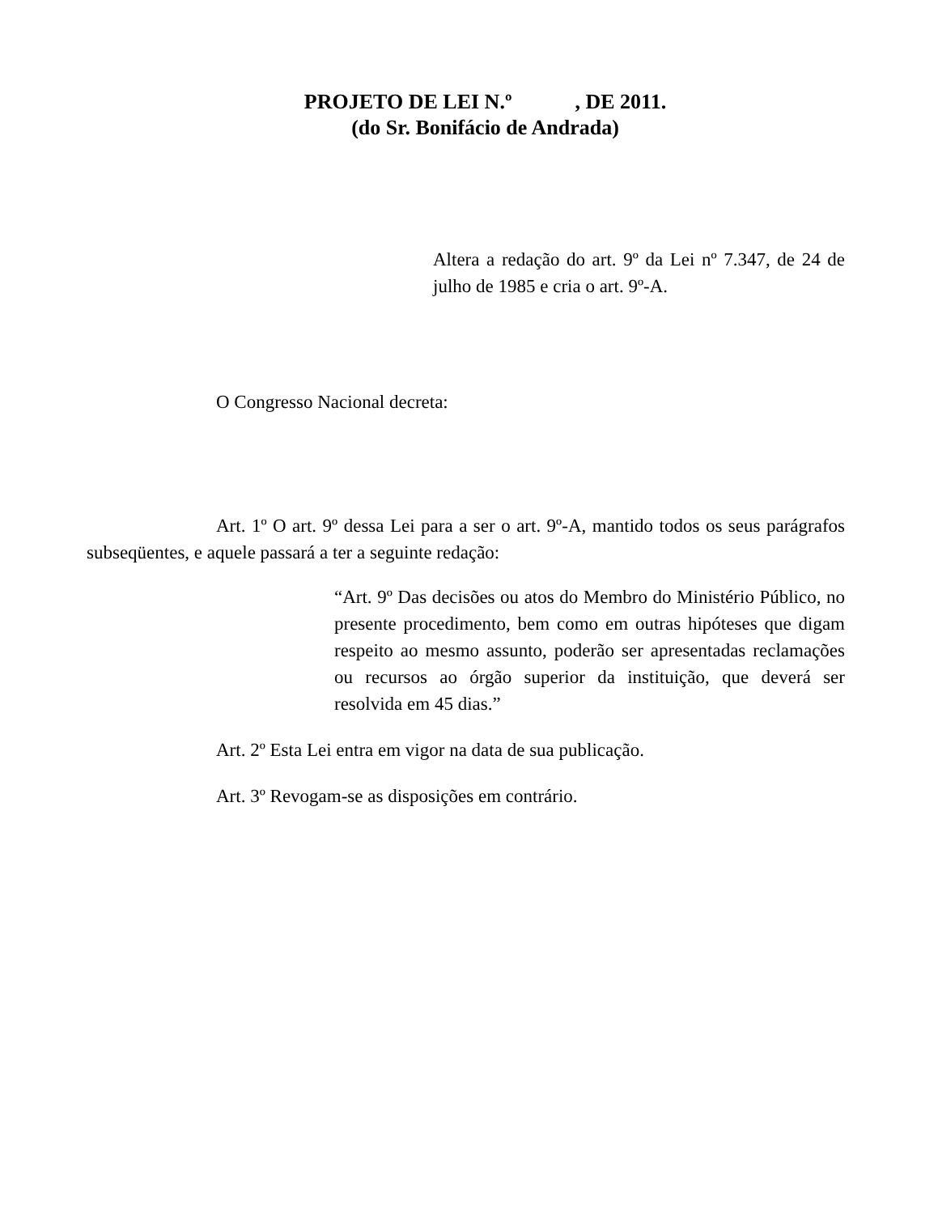PROJETO DE LEI N.º , DE 2011.
(do Sr. Bonifácio de Andrada)
Altera a redação do art. 9º da Lei nº 7.347, de 24 de julho de 1985 e cria o art. 9º-A.
O Congresso Nacional decreta:
Art. 1º O art. 9º dessa Lei para a ser o art. 9º-A, mantido todos os seus parágrafos subseqüentes, e aquele passará a ter a seguinte redação:
“Art. 9º Das decisões ou atos do Membro do Ministério Público, no presente procedimento, bem como em outras hipóteses que digam respeito ao mesmo assunto, poderão ser apresentadas reclamações ou recursos ao órgão superior da instituição, que deverá ser resolvida em 45 dias.”
Art. 2º Esta Lei entra em vigor na data de sua publicação.
Art. 3º Revogam-se as disposições em contrário.